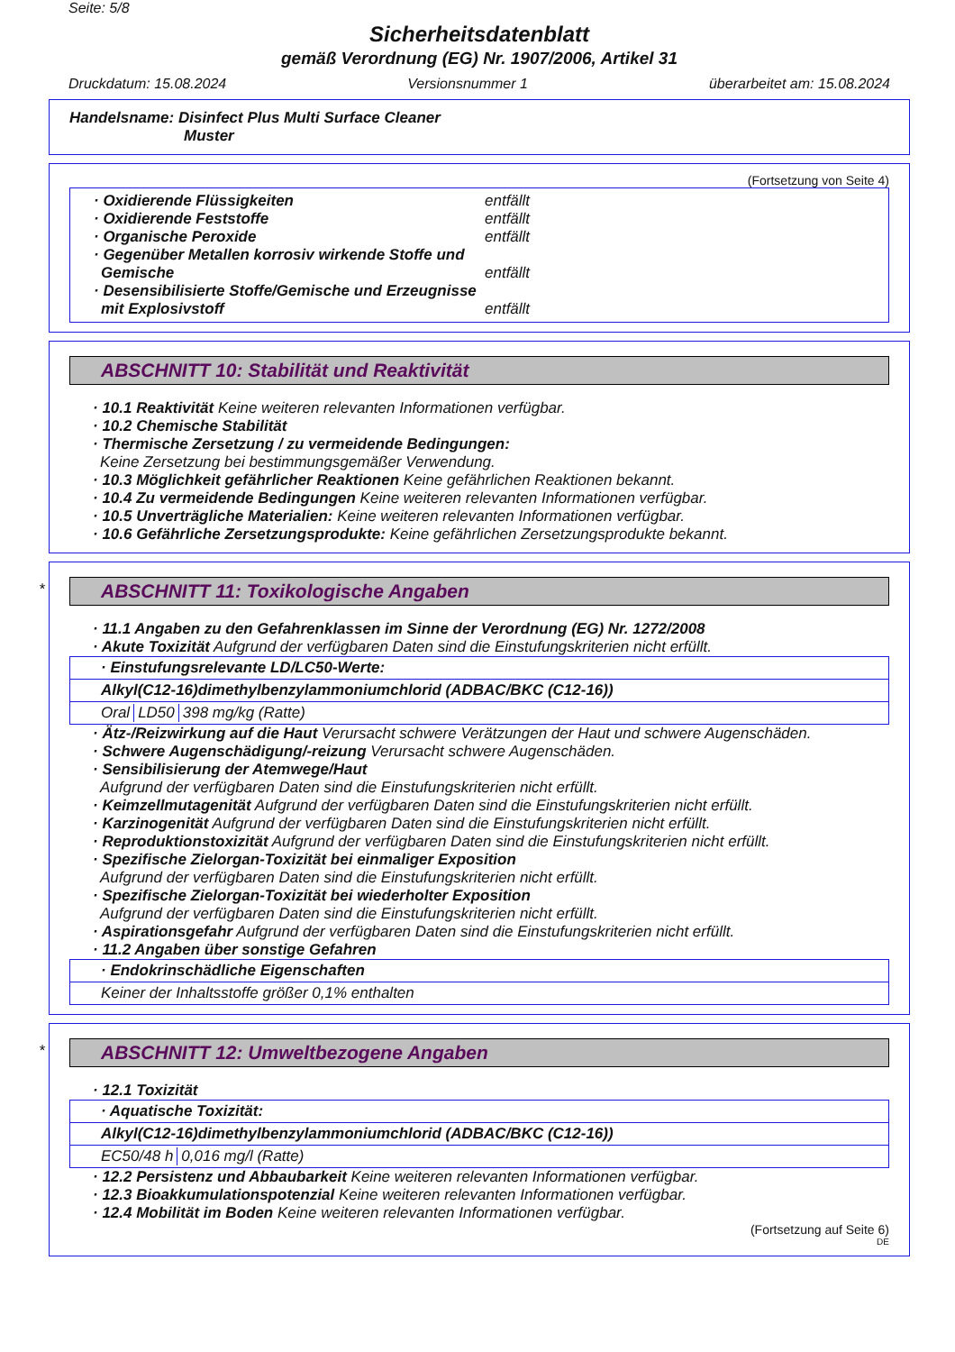Seite: 5/8
Sicherheitsdatenblatt
gemäß Verordnung (EG) Nr. 1907/2006, Artikel 31
Druckdatum: 15.08.2024 Versionsnummer 1 überarbeitet am: 15.08.2024
Handelsname: Disinfect Plus Multi Surface Cleaner
Muster
(Fortsetzung von Seite 4)
· Oxidierende Flüssigkeiten entfällt
· Oxidierende Feststoffe entfällt
· Organische Peroxide entfällt
· Gegenüber Metallen korrosiv wirkende Stoffe und Gemische entfällt
· Desensibilisierte Stoffe/Gemische und Erzeugnisse mit Explosivstoff entfällt
ABSCHNITT 10: Stabilität und Reaktivität
· 10.1 Reaktivität Keine weiteren relevanten Informationen verfügbar.
· 10.2 Chemische Stabilität
· Thermische Zersetzung / zu vermeidende Bedingungen:
Keine Zersetzung bei bestimmungsgemäßer Verwendung.
· 10.3 Möglichkeit gefährlicher Reaktionen Keine gefährlichen Reaktionen bekannt.
· 10.4 Zu vermeidende Bedingungen Keine weiteren relevanten Informationen verfügbar.
· 10.5 Unverträgliche Materialien: Keine weiteren relevanten Informationen verfügbar.
· 10.6 Gefährliche Zersetzungsprodukte: Keine gefährlichen Zersetzungsprodukte bekannt.
*
ABSCHNITT 11: Toxikologische Angaben
· 11.1 Angaben zu den Gefahrenklassen im Sinne der Verordnung (EG) Nr. 1272/2008
· Akute Toxizität Aufgrund der verfügbaren Daten sind die Einstufungskriterien nicht erfüllt.
· Einstufungsrelevante LD/LC50-Werte:
Alkyl(C12-16)dimethylbenzylammoniumchlorid (ADBAC/BKC (C12-16))
| Oral | LD50 | 398 mg/kg (Ratte) |
· Ätz-/Reizwirkung auf die Haut Verursacht schwere Verätzungen der Haut und schwere Augenschäden.
· Schwere Augenschädigung/-reizung Verursacht schwere Augenschäden.
· Sensibilisierung der Atemwege/Haut
Aufgrund der verfügbaren Daten sind die Einstufungskriterien nicht erfüllt.
· Keimzellmutagenität Aufgrund der verfügbaren Daten sind die Einstufungskriterien nicht erfüllt.
· Karzinogenität Aufgrund der verfügbaren Daten sind die Einstufungskriterien nicht erfüllt.
· Reproduktionstoxizität Aufgrund der verfügbaren Daten sind die Einstufungskriterien nicht erfüllt.
· Spezifische Zielorgan-Toxizität bei einmaliger Exposition
Aufgrund der verfügbaren Daten sind die Einstufungskriterien nicht erfüllt.
· Spezifische Zielorgan-Toxizität bei wiederholter Exposition
Aufgrund der verfügbaren Daten sind die Einstufungskriterien nicht erfüllt.
· Aspirationsgefahr Aufgrund der verfügbaren Daten sind die Einstufungskriterien nicht erfüllt.
· 11.2 Angaben über sonstige Gefahren
· Endokrinschädliche Eigenschaften
Keiner der Inhaltsstoffe größer 0,1% enthalten
*
ABSCHNITT 12: Umweltbezogene Angaben
· 12.1 Toxizität
· Aquatische Toxizität:
Alkyl(C12-16)dimethylbenzylammoniumchlorid (ADBAC/BKC (C12-16))
| EC50/48 h | 0,016 mg/l (Ratte) |
· 12.2 Persistenz und Abbaubarkeit Keine weiteren relevanten Informationen verfügbar.
· 12.3 Bioakkumulationspotenzial Keine weiteren relevanten Informationen verfügbar.
· 12.4 Mobilität im Boden Keine weiteren relevanten Informationen verfügbar.
(Fortsetzung auf Seite 6)
DE